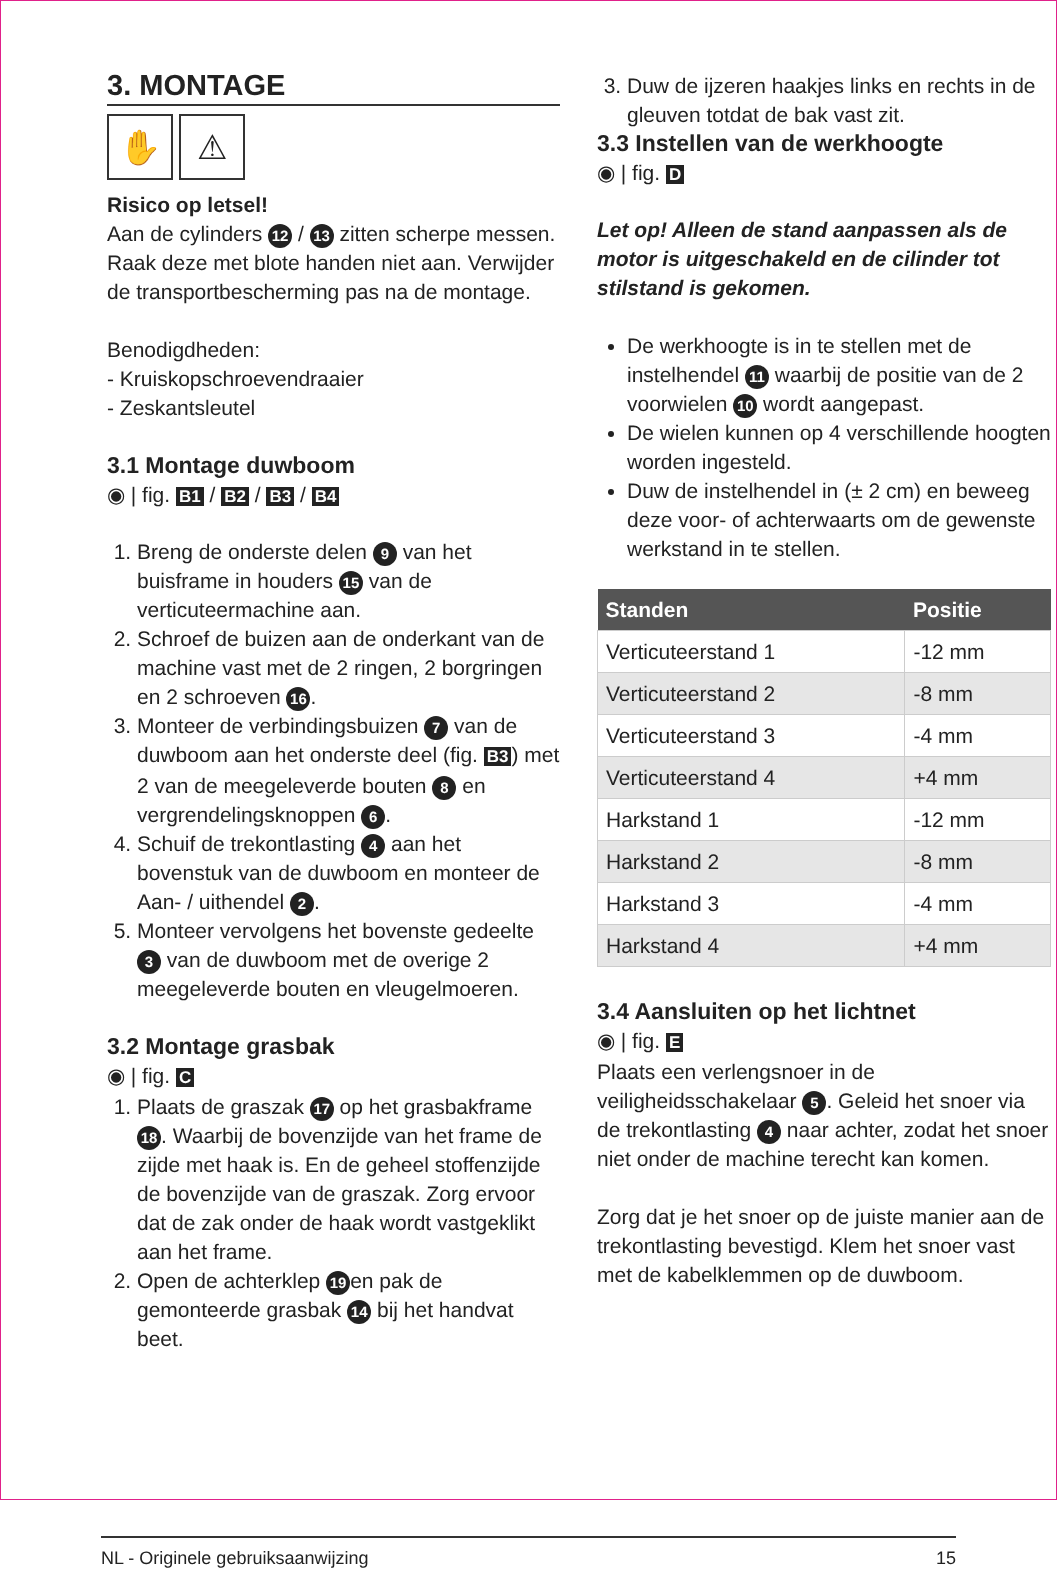3. MONTAGE
✋ ⚠
Risico op letsel!
Aan de cylinders 12 / 13 zitten scherpe messen. Raak deze met blote handen niet aan. Verwijder de transportbescherming pas na de montage.
Benodigdheden:
- Kruiskopschroevendraaier
- Zeskantsleutel
3.1 Montage duwboom
◉ | fig. B1 / B2 / B3 / B4
1. Breng de onderste delen 9 van het buisframe in houders 15 van de verticuteermachine aan.
2. Schroef de buizen aan de onderkant van de machine vast met de 2 ringen, 2 borgringen en 2 schroeven 16.
3. Monteer de verbindingsbuizen 7 van de duwboom aan het onderste deel (fig. B3) met 2 van de meegeleverde bouten 8 en vergrendelingsknoppen 6.
4. Schuif de trekontlasting 4 aan het bovenstuk van de duwboom en monteer de Aan- / uithendel 2.
5. Monteer vervolgens het bovenste gedeelte 3 van de duwboom met de overige 2 meegeleverde bouten en vleugelmoeren.
3.2 Montage grasbak
◉ | fig. C
1. Plaats de graszak 17 op het grasbakframe 18. Waarbij de bovenzijde van het frame de zijde met haak is. En de geheel stoffenzijde de bovenzijde van de graszak. Zorg ervoor dat de zak onder de haak wordt vastgeklikt aan het frame.
2. Open de achterklep 19 en pak de gemonteerde grasbak 14 bij het handvat beet.
3. Duw de ijzeren haakjes links en rechts in de gleuven totdat de bak vast zit.
3.3 Instellen van de werkhoogte
◉ | fig. D
Let op! Alleen de stand aanpassen als de motor is uitgeschakeld en de cilinder tot stilstand is gekomen.
De werkhoogte is in te stellen met de instelhendel 11 waarbij de positie van de 2 voorwielen 10 wordt aangepast.
De wielen kunnen op 4 verschillende hoogten worden ingesteld.
Duw de instelhendel in (± 2 cm) en beweeg deze voor- of achterwaarts om de gewenste werkstand in te stellen.
| Standen | Positie |
| --- | --- |
| Verticuteerstand 1 | -12 mm |
| Verticuteerstand 2 | -8 mm |
| Verticuteerstand 3 | -4 mm |
| Verticuteerstand 4 | +4 mm |
| Harkstand 1 | -12 mm |
| Harkstand 2 | -8 mm |
| Harkstand 3 | -4 mm |
| Harkstand 4 | +4 mm |
3.4 Aansluiten op het lichtnet
◉ | fig. E
Plaats een verlengsnoer in de veiligheidsschakelaar 5. Geleid het snoer via de trekontlasting 4 naar achter, zodat het snoer niet onder de machine terecht kan komen.
Zorg dat je het snoer op de juiste manier aan de trekontlasting bevestigd. Klem het snoer vast met de kabelklemmen op de duwboom.
NL - Originele gebruiksaanwijzing 15